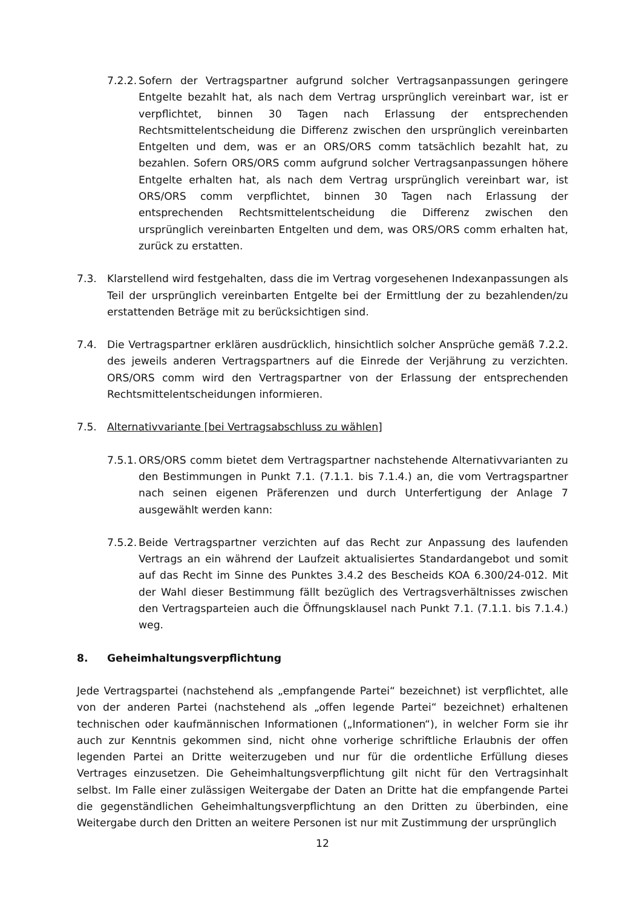7.2.2.
Sofern der Vertragspartner aufgrund solcher Vertragsanpassungen geringere Entgelte bezahlt hat, als nach dem Vertrag ursprünglich vereinbart war, ist er verpflichtet, binnen 30 Tagen nach Erlassung der entsprechenden Rechtsmittelentscheidung die Differenz zwischen den ursprünglich vereinbarten Entgelten und dem, was er an ORS/ORS comm tatsächlich bezahlt hat, zu bezahlen. Sofern ORS/ORS comm aufgrund solcher Vertragsanpassungen höhere Entgelte erhalten hat, als nach dem Vertrag ursprünglich vereinbart war, ist ORS/ORS comm verpflichtet, binnen 30 Tagen nach Erlassung der entsprechenden Rechtsmittelentscheidung die Differenz zwischen den ursprünglich vereinbarten Entgelten und dem, was ORS/ORS comm erhalten hat, zurück zu erstatten.
7.3. Klarstellend wird festgehalten, dass die im Vertrag vorgesehenen Indexanpassungen als Teil der ursprünglich vereinbarten Entgelte bei der Ermittlung der zu bezahlenden/zu erstattenden Beträge mit zu berücksichtigen sind.
7.4. Die Vertragspartner erklären ausdrücklich, hinsichtlich solcher Ansprüche gemäß 7.2.2. des jeweils anderen Vertragspartners auf die Einrede der Verjährung zu verzichten. ORS/ORS comm wird den Vertragspartner von der Erlassung der entsprechenden Rechtsmittelentscheidungen informieren.
7.5. Alternativvariante [bei Vertragsabschluss zu wählen]
7.5.1.
ORS/ORS comm bietet dem Vertragspartner nachstehende Alternativvarianten zu den Bestimmungen in Punkt 7.1. (7.1.1. bis 7.1.4.) an, die vom Vertragspartner nach seinen eigenen Präferenzen und durch Unterfertigung der Anlage 7 ausgewählt werden kann:
7.5.2.
Beide Vertragspartner verzichten auf das Recht zur Anpassung des laufenden Vertrags an ein während der Laufzeit aktualisiertes Standardangebot und somit auf das Recht im Sinne des Punktes 3.4.2 des Bescheids KOA 6.300/24-012. Mit der Wahl dieser Bestimmung fällt bezüglich des Vertragsverhältnisses zwischen den Vertragsparteien auch die Öffnungsklausel nach Punkt 7.1. (7.1.1. bis 7.1.4.) weg.
8. Geheimhaltungsverpflichtung
Jede Vertragspartei (nachstehend als „empfangende Partei“ bezeichnet) ist verpflichtet, alle von der anderen Partei (nachstehend als „offen legende Partei“ bezeichnet) erhaltenen technischen oder kaufmännischen Informationen („Informationen“), in welcher Form sie ihr auch zur Kenntnis gekommen sind, nicht ohne vorherige schriftliche Erlaubnis der offen legenden Partei an Dritte weiterzugeben und nur für die ordentliche Erfüllung dieses Vertrages einzusetzen. Die Geheimhaltungsverpflichtung gilt nicht für den Vertragsinhalt selbst. Im Falle einer zulässigen Weitergabe der Daten an Dritte hat die empfangende Partei die gegenständlichen Geheimhaltungsverpflichtung an den Dritten zu überbinden, eine Weitergabe durch den Dritten an weitere Personen ist nur mit Zustimmung der ursprünglich
12